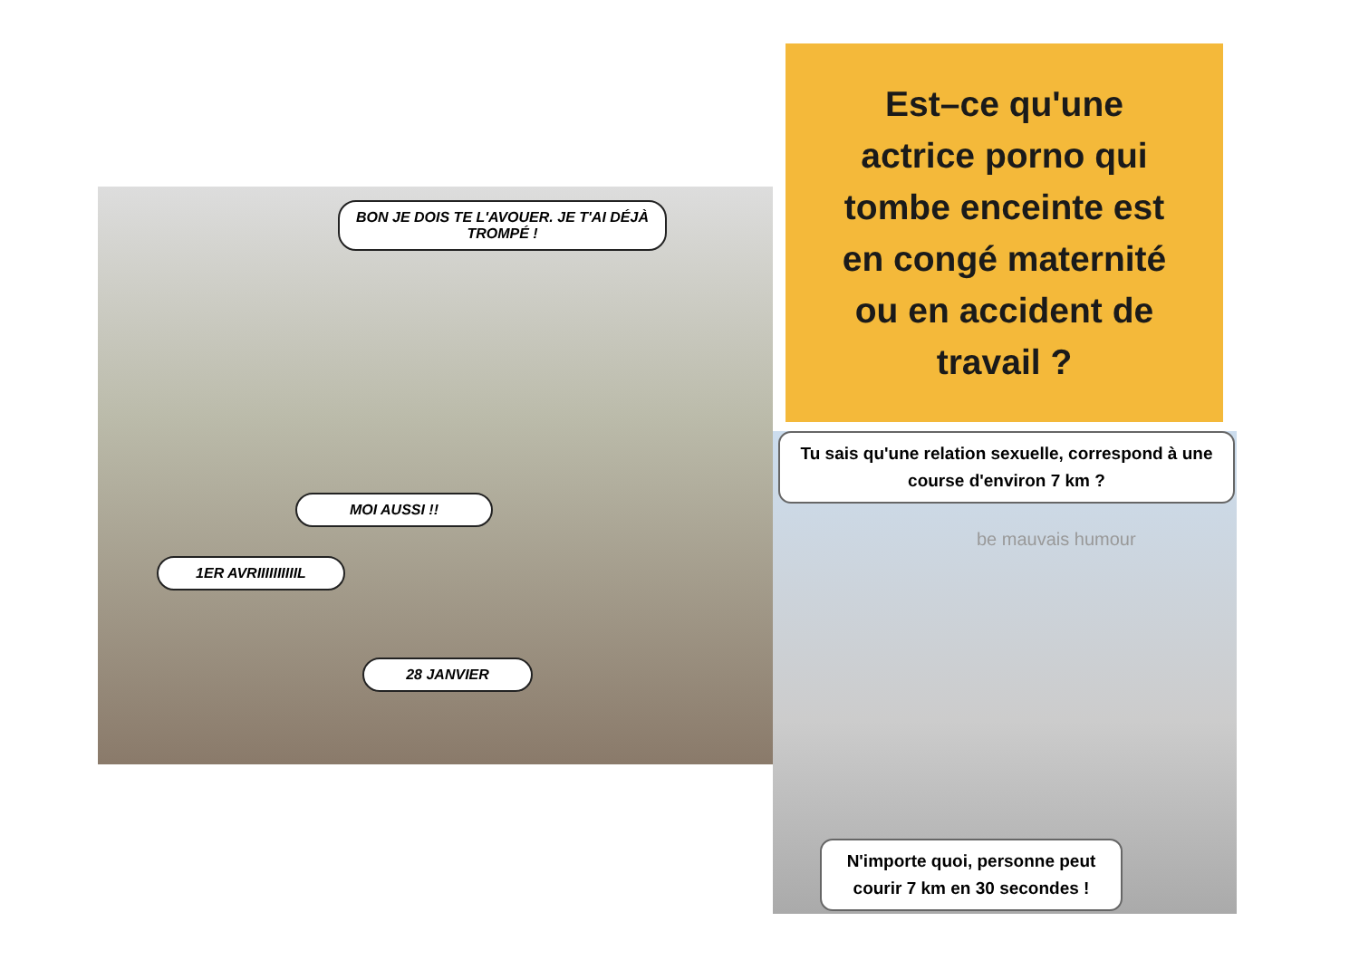BON JE DOIS TE L'AVOUER. JE T'AI DÉJÀ TROMPÉ !
MOI AUSSI !!
1ER AVRIIIIIIIIIIL
28 JANVIER
Est–ce qu'une
actrice porno qui
tombe enceinte est
en congé maternité
ou en accident de
travail ?
Tu sais qu'une relation sexuelle, correspond à une course d'environ 7 km ?
be mauvais humour
N'importe quoi, personne peut courir 7 km en 30 secondes !